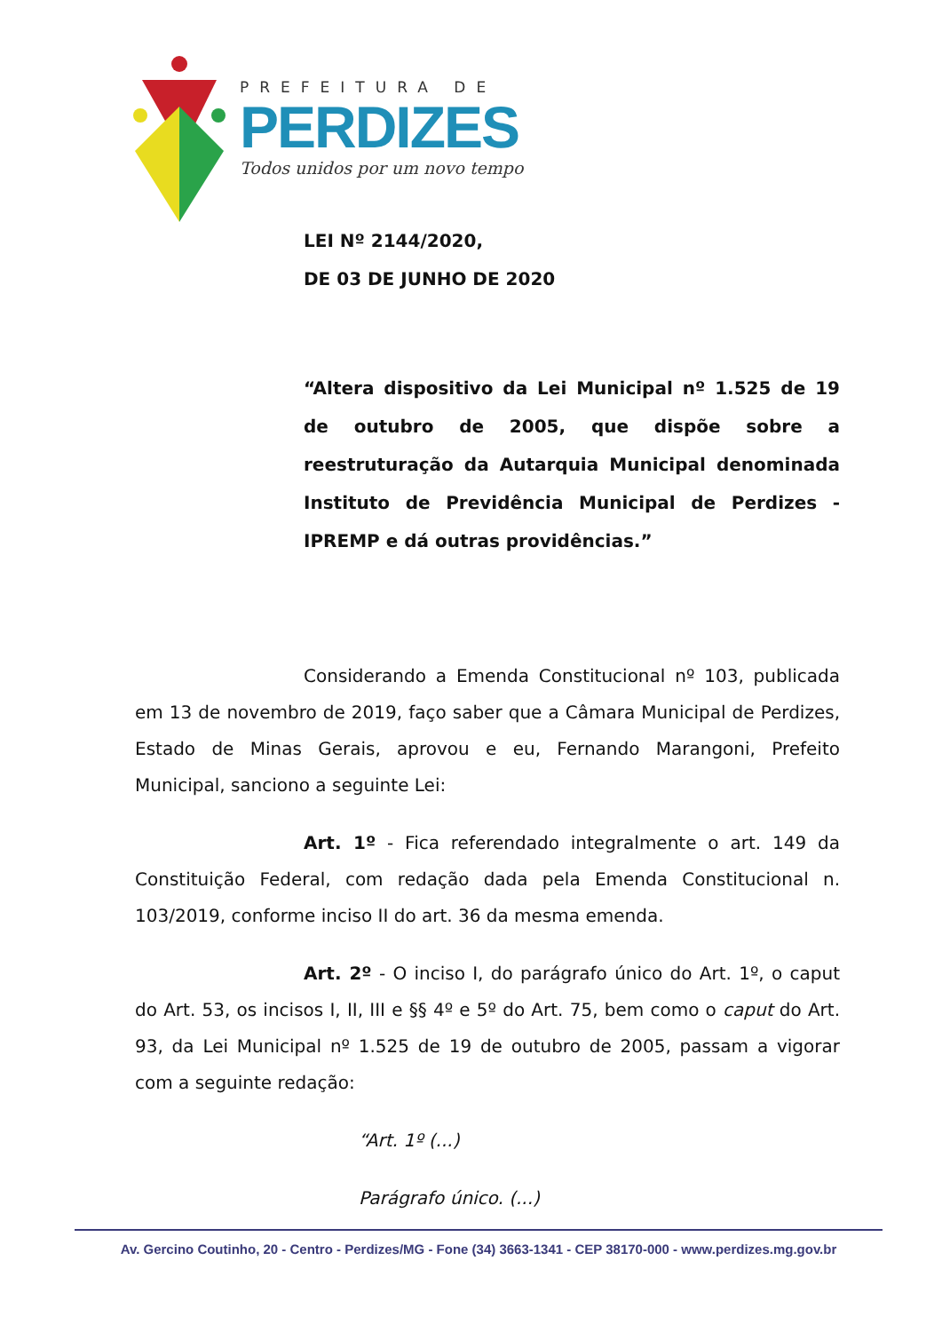PREFEITURA DE
PERDIZES
Todos unidos por um novo tempo
LEI Nº 2144/2020,
DE 03 DE JUNHO DE 2020
“Altera dispositivo da Lei Municipal nº 1.525 de 19 de outubro de 2005, que dispõe sobre a reestruturação da Autarquia Municipal denominada Instituto de Previdência Municipal de Perdizes - IPREMP e dá outras providências.”
Considerando a Emenda Constitucional nº 103, publicada em 13 de novembro de 2019, faço saber que a Câmara Municipal de Perdizes, Estado de Minas Gerais, aprovou e eu, Fernando Marangoni, Prefeito Municipal, sanciono a seguinte Lei:
Art. 1º - Fica referendado integralmente o art. 149 da Constituição Federal, com redação dada pela Emenda Constitucional n. 103/2019, conforme inciso II do art. 36 da mesma emenda.
Art. 2º - O inciso I, do parágrafo único do Art. 1º, o caput do Art. 53, os incisos I, II, III e §§ 4º e 5º do Art. 75, bem como o caput do Art. 93, da Lei Municipal nº 1.525 de 19 de outubro de 2005, passam a vigorar com a seguinte redação:
“Art. 1º (...)
Parágrafo único. (...)
Av. Gercino Coutinho, 20 - Centro - Perdizes/MG - Fone (34) 3663-1341 - CEP 38170-000 - www.perdizes.mg.gov.br